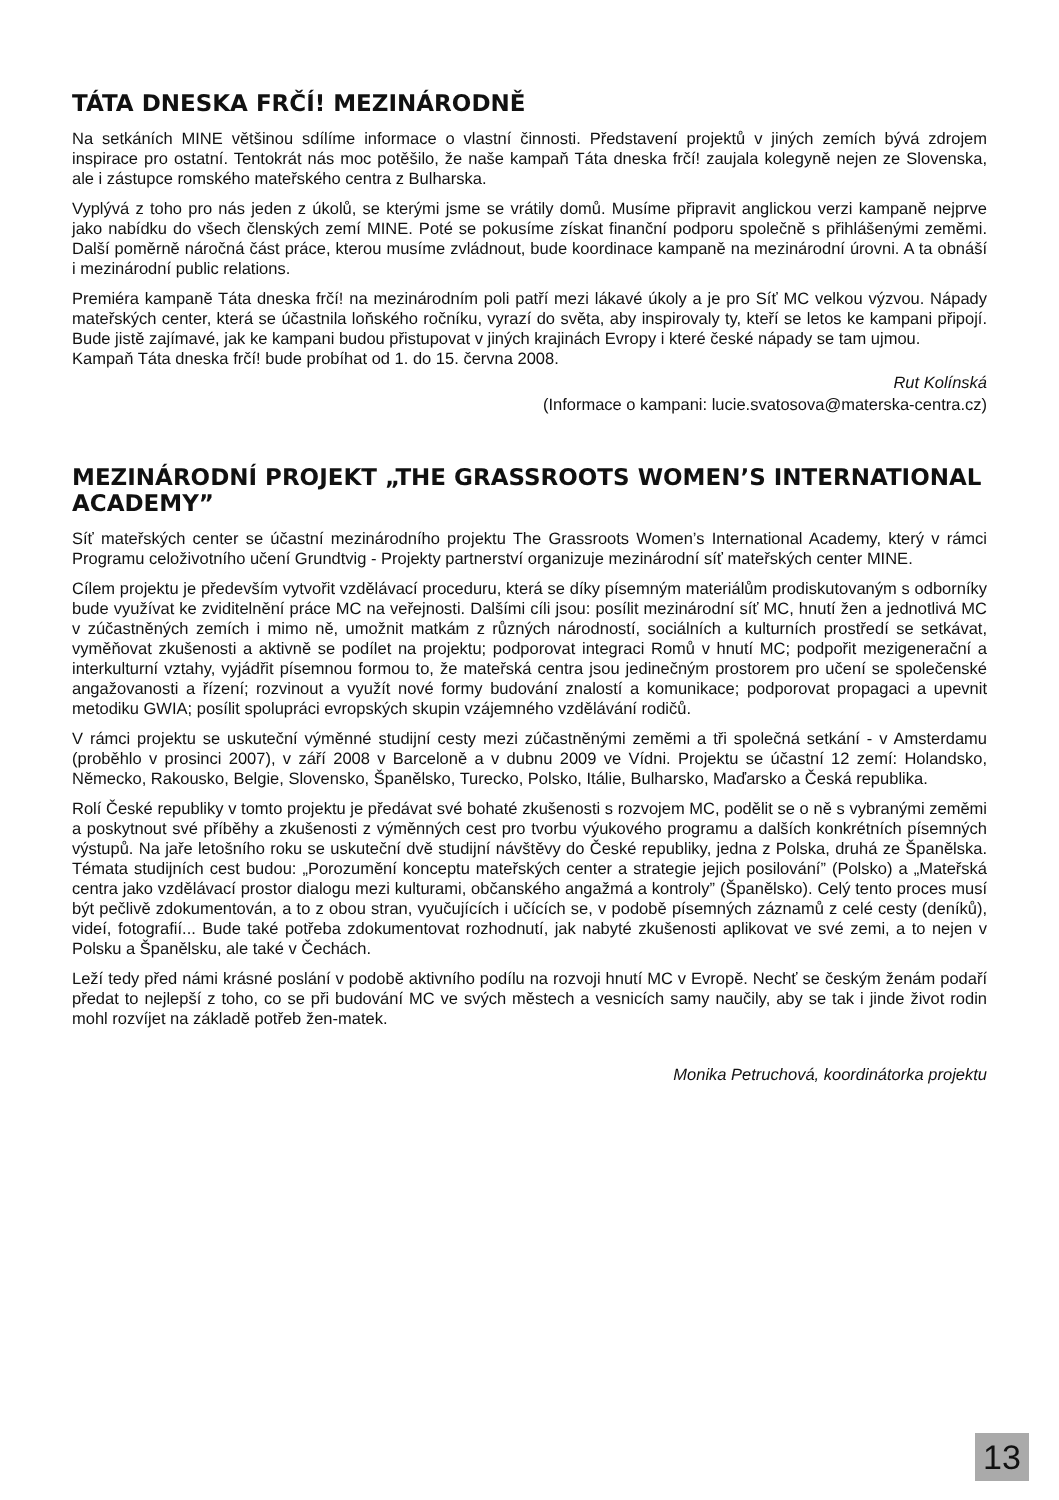TÁTA DNESKA FRČÍ! MEZINÁRODNĚ
Na setkáních MINE většinou sdílíme informace o vlastní činnosti. Představení projektů v jiných zemích bývá zdrojem inspirace pro ostatní. Tentokrát nás moc potěšilo, že naše kampaň Táta dneska frčí! zaujala kolegyně nejen ze Slovenska, ale i zástupce romského mateřského centra z Bulharska.
Vyplývá z toho pro nás jeden z úkolů, se kterými jsme se vrátily domů. Musíme připravit anglickou verzi kampaně nejprve jako nabídku do všech členských zemí MINE. Poté se pokusíme získat finanční podporu společně s přihlášenými zeměmi. Další poměrně náročná část práce, kterou musíme zvládnout, bude koordinace kampaně na mezinárodní úrovni. A ta obnáší i mezinárodní public relations.
Premiéra kampaně Táta dneska frčí! na mezinárodním poli patří mezi lákavé úkoly a je pro Síť MC velkou výzvou. Nápady mateřských center, která se účastnila loňského ročníku, vyrazí do světa, aby inspirovaly ty, kteří se letos ke kampani připojí. Bude jistě zajímavé, jak ke kampani budou přistupovat v jiných krajinách Evropy i které české nápady se tam ujmou.
Kampaň Táta dneska frčí! bude probíhat od 1. do 15. června 2008.
Rut Kolínská
(Informace o kampani: lucie.svatosova@materska-centra.cz)
MEZINÁRODNÍ PROJEKT „THE GRASSROOTS WOMEN’S INTERNATIONAL ACADEMY”
Síť mateřských center se účastní mezinárodního projektu The Grassroots Women’s International Academy, který v rámci Programu celoživotního učení Grundtvig - Projekty partnerství organizuje mezinárodní síť mateřských center MINE.
Cílem projektu je především vytvořit vzdělávací proceduru, která se díky písemným materiálům prodiskutovaným s odborníky bude využívat ke zviditelnění práce MC na veřejnosti. Dalšími cíli jsou: posílit mezinárodní síť MC, hnutí žen a jednotlivá MC v zúčastněných zemích i mimo ně, umožnit matkám z různých národností, sociálních a kulturních prostředí se setkávat, vyměňovat zkušenosti a aktivně se podílet na projektu; podporovat integraci Romů v hnutí MC; podpořit mezigenerační a interkulturní vztahy, vyjádřit písemnou formou to, že mateřská centra jsou jedinečným prostorem pro učení se společenské angažovanosti a řízení; rozvinout a využít nové formy budování znalostí a komunikace; podporovat propagaci a upevnit metodiku GWIA; posílit spolupráci evropských skupin vzájemného vzdělávání rodičů.
V rámci projektu se uskuteční výměnné studijní cesty mezi zúčastněnými zeměmi a tři společná setkání - v Amsterdamu (proběhlo v prosinci 2007), v září 2008 v Barceloně a v dubnu 2009 ve Vídni. Projektu se účastní 12 zemí: Holandsko, Německo, Rakousko, Belgie, Slovensko, Španělsko, Turecko, Polsko, Itálie, Bulharsko, Maďarsko a Česká republika.
Rolí České republiky v tomto projektu je předávat své bohaté zkušenosti s rozvojem MC, podělit se o ně s vybranými zeměmi a poskytnout své příběhy a zkušenosti z výměnných cest pro tvorbu výukového programu a dalších konkrétních písemných výstupů. Na jaře letošního roku se uskuteční dvě studijní návštěvy do České republiky, jedna z Polska, druhá ze Španělska. Témata studijních cest budou: „Porozumění konceptu mateřských center a strategie jejich posilování” (Polsko) a „Mateřská centra jako vzdělávací prostor dialogu mezi kulturami, občanského angažmá a kontroly” (Španělsko). Celý tento proces musí být pečlivě zdokumentován, a to z obou stran, vyučujících i učících se, v podobě písemných záznamů z celé cesty (deníků), videí, fotografií... Bude také potřeba zdokumentovat rozhodnutí, jak nabyté zkušenosti aplikovat ve své zemi, a to nejen v Polsku a Španělsku, ale také v Čechách.
Leží tedy před námi krásné poslání v podobě aktivního podílu na rozvoji hnutí MC v Evropě. Nechť se českým ženám podaří předat to nejlepší z toho, co se při budování MC ve svých městech a vesnicích samy naučily, aby se tak i jinde život rodin mohl rozvíjet na základě potřeb žen-matek.
Monika Petruchová, koordinátorka projektu
13